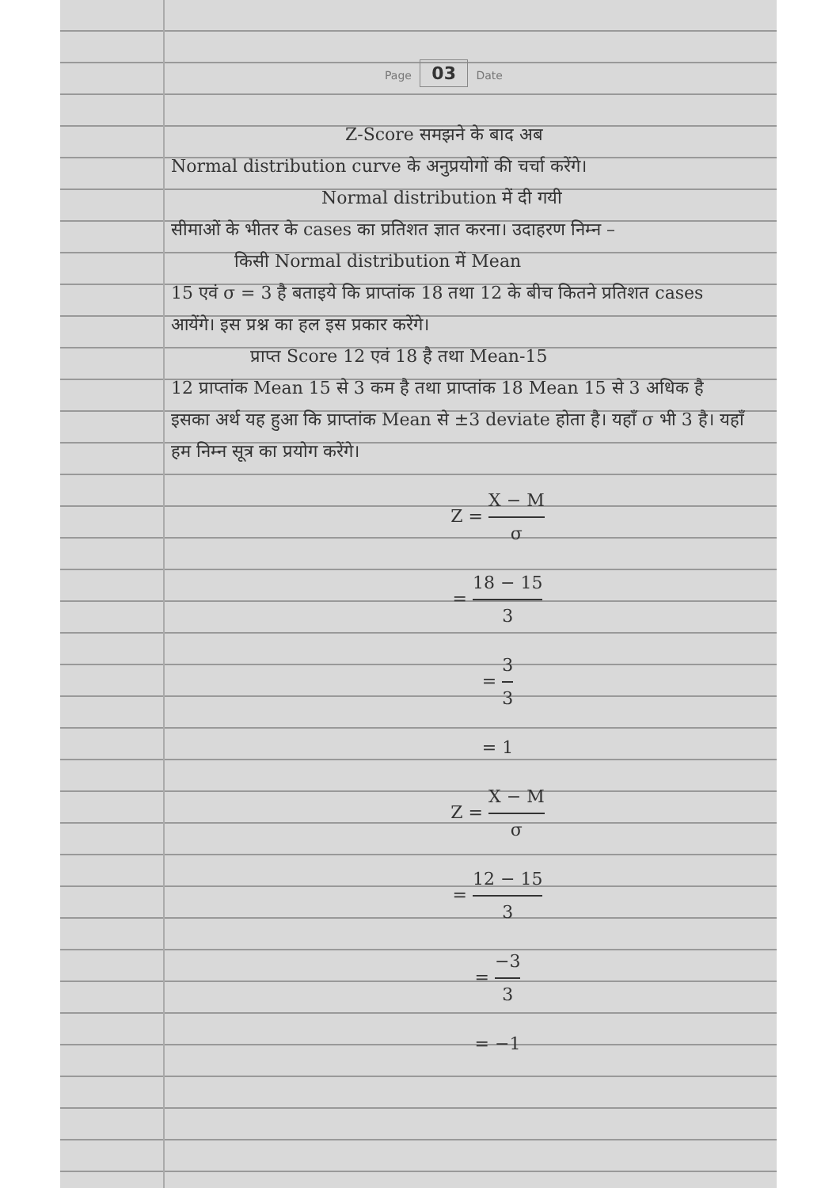Page 03 Date
Z-Score समझने के बाद अब
Normal distribution curve के अनुप्रयोगों की चर्चा करेंगे।
Normal distribution में दी गयी
सीमाओं के भीतर के cases का प्रतिशत ज्ञात करना। उदाहरण निम्न –
किसी Normal distribution में Mean
15 एवं σ = 3 है बताइये कि प्राप्तांक 18 तथा 12 के बीच कितने प्रतिशत cases आयेंगे। इस प्रश्न का हल इस प्रकार करेंगे।
प्राप्त Score 12 एवं 18 है तथा Mean-15
12 प्राप्तांक Mean 15 से 3 कम है तथा प्राप्तांक 18 Mean 15 से 3 अधिक है इसका अर्थ यह हुआ कि प्राप्तांक Mean से ±3 deviate होता है। यहाँ σ भी 3 है। यहाँ हम निम्न सूत्र का प्रयोग करेंगे।
Z = X − M σ
= 18 − 15 3
= 3 3
= 1
Z = X − M σ
= 12 − 15 3
= −3 3
= −1